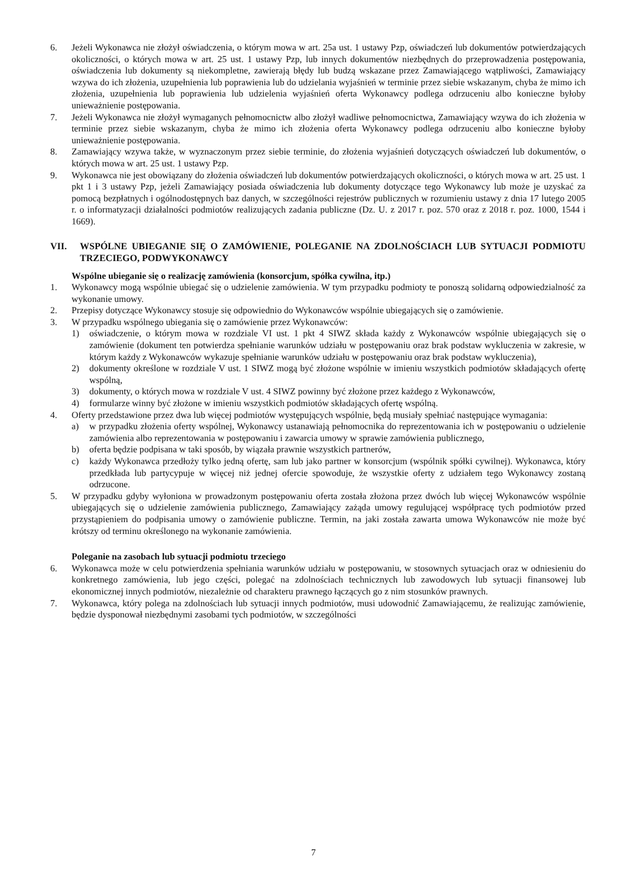6. Jeżeli Wykonawca nie złożył oświadczenia, o którym mowa w art. 25a ust. 1 ustawy Pzp, oświadczeń lub dokumentów potwierdzających okoliczności, o których mowa w art. 25 ust. 1 ustawy Pzp, lub innych dokumentów niezbędnych do przeprowadzenia postępowania, oświadczenia lub dokumenty są niekompletne, zawierają błędy lub budzą wskazane przez Zamawiającego wątpliwości, Zamawiający wzywa do ich złożenia, uzupełnienia lub poprawienia lub do udzielania wyjaśnień w terminie przez siebie wskazanym, chyba że mimo ich złożenia, uzupełnienia lub poprawienia lub udzielenia wyjaśnień oferta Wykonawcy podlega odrzuceniu albo konieczne byłoby unieważnienie postępowania.
7. Jeżeli Wykonawca nie złożył wymaganych pełnomocnictw albo złożył wadliwe pełnomocnictwa, Zamawiający wzywa do ich złożenia w terminie przez siebie wskazanym, chyba że mimo ich złożenia oferta Wykonawcy podlega odrzuceniu albo konieczne byłoby unieważnienie postępowania.
8. Zamawiający wzywa także, w wyznaczonym przez siebie terminie, do złożenia wyjaśnień dotyczących oświadczeń lub dokumentów, o których mowa w art. 25 ust. 1 ustawy Pzp.
9. Wykonawca nie jest obowiązany do złożenia oświadczeń lub dokumentów potwierdzających okoliczności, o których mowa w art. 25 ust. 1 pkt 1 i 3 ustawy Pzp, jeżeli Zamawiający posiada oświadczenia lub dokumenty dotyczące tego Wykonawcy lub może je uzyskać za pomocą bezpłatnych i ogólnodostępnych baz danych, w szczególności rejestrów publicznych w rozumieniu ustawy z dnia 17 lutego 2005 r. o informatyzacji działalności podmiotów realizujących zadania publiczne (Dz. U. z 2017 r. poz. 570 oraz z 2018 r. poz. 1000, 1544 i 1669).
VII. WSPÓLNE UBIEGANIE SIĘ O ZAMÓWIENIE, POLEGANIE NA ZDOLNOŚCIACH LUB SYTUACJI PODMIOTU TRZECIEGO, PODWYKONAWCY
Wspólne ubieganie się o realizację zamówienia (konsorcjum, spółka cywilna, itp.)
1. Wykonawcy mogą wspólnie ubiegać się o udzielenie zamówienia. W tym przypadku podmioty te ponoszą solidarną odpowiedzialność za wykonanie umowy.
2. Przepisy dotyczące Wykonawcy stosuje się odpowiednio do Wykonawców wspólnie ubiegających się o zamówienie.
3. W przypadku wspólnego ubiegania się o zamówienie przez Wykonawców:
1) oświadczenie, o którym mowa w rozdziale VI ust. 1 pkt 4 SIWZ składa każdy z Wykonawców wspólnie ubiegających się o zamówienie (dokument ten potwierdza spełnianie warunków udziału w postępowaniu oraz brak podstaw wykluczenia w zakresie, w którym każdy z Wykonawców wykazuje spełnianie warunków udziału w postępowaniu oraz brak podstaw wykluczenia),
2) dokumenty określone w rozdziale V ust. 1 SIWZ mogą być złożone wspólnie w imieniu wszystkich podmiotów składających ofertę wspólną,
3) dokumenty, o których mowa w rozdziale V ust. 4 SIWZ powinny być złożone przez każdego z Wykonawców,
4) formularze winny być złożone w imieniu wszystkich podmiotów składających ofertę wspólną.
4. Oferty przedstawione przez dwa lub więcej podmiotów występujących wspólnie, będą musiały spełniać następujące wymagania:
a) w przypadku złożenia oferty wspólnej, Wykonawcy ustanawiają pełnomocnika do reprezentowania ich w postępowaniu o udzielenie zamówienia albo reprezentowania w postępowaniu i zawarcia umowy w sprawie zamówienia publicznego,
b) oferta będzie podpisana w taki sposób, by wiązała prawnie wszystkich partnerów,
c) każdy Wykonawca przedłoży tylko jedną ofertę, sam lub jako partner w konsorcjum (wspólnik spółki cywilnej). Wykonawca, który przedkłada lub partycypuje w więcej niż jednej ofercie spowoduje, że wszystkie oferty z udziałem tego Wykonawcy zostaną odrzucone.
5. W przypadku gdyby wyłoniona w prowadzonym postępowaniu oferta została złożona przez dwóch lub więcej Wykonawców wspólnie ubiegających się o udzielenie zamówienia publicznego, Zamawiający zażąda umowy regulującej współpracę tych podmiotów przed przystąpieniem do podpisania umowy o zamówienie publiczne. Termin, na jaki została zawarta umowa Wykonawców nie może być krótszy od terminu określonego na wykonanie zamówienia.
Poleganie na zasobach lub sytuacji podmiotu trzeciego
6. Wykonawca może w celu potwierdzenia spełniania warunków udziału w postępowaniu, w stosownych sytuacjach oraz w odniesieniu do konkretnego zamówienia, lub jego części, polegać na zdolnościach technicznych lub zawodowych lub sytuacji finansowej lub ekonomicznej innych podmiotów, niezależnie od charakteru prawnego łączących go z nim stosunków prawnych.
7. Wykonawca, który polega na zdolnościach lub sytuacji innych podmiotów, musi udowodnić Zamawiającemu, że realizując zamówienie, będzie dysponował niezbędnymi zasobami tych podmiotów, w szczególności
7